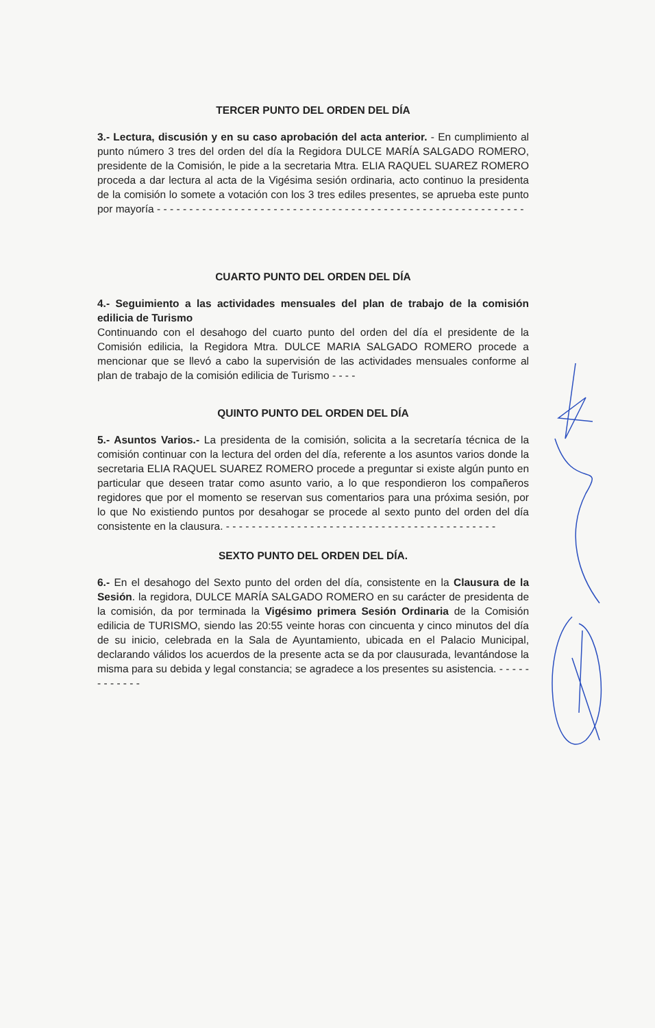TERCER PUNTO DEL ORDEN DEL DÍA
3.- Lectura, discusión y en su caso aprobación del acta anterior. - En cumplimiento al punto número 3 tres del orden del día la Regidora DULCE MARÍA SALGADO ROMERO, presidente de la Comisión, le pide a la secretaria Mtra. ELIA RAQUEL SUAREZ ROMERO proceda a dar lectura al acta de la Vigésima sesión ordinaria, acto continuo la presidenta de la comisión lo somete a votación con los 3 tres ediles presentes, se aprueba este punto por mayoría - - - - - - - - - - - - - - - - - - - - - - - - - - - - - - - - - - - - - - - - - - - - - - - - - - - - - - - - -
CUARTO PUNTO DEL ORDEN DEL DÍA
4.- Seguimiento a las actividades mensuales del plan de trabajo de la comisión edilicia de Turismo
Continuando con el desahogo del cuarto punto del orden del día el presidente de la Comisión edilicia, la Regidora Mtra. DULCE MARIA SALGADO ROMERO procede a mencionar que se llevó a cabo la supervisión de las actividades mensuales conforme al plan de trabajo de la comisión edilicia de Turismo - - - -
QUINTO PUNTO DEL ORDEN DEL DÍA
5.- Asuntos Varios.- La presidenta de la comisión, solicita a la secretaría técnica de la comisión continuar con la lectura del orden del día, referente a los asuntos varios donde la secretaria ELIA RAQUEL SUAREZ ROMERO procede a preguntar si existe algún punto en particular que deseen tratar como asunto vario, a lo que respondieron los compañeros regidores que por el momento se reservan sus comentarios para una próxima sesión, por lo que No existiendo puntos por desahogar se procede al sexto punto del orden del día consistente en la clausura. - - - - - - - - - - - - - - - - - - - - - - - - - - - - - - - - - - - - - - - - - -
SEXTO PUNTO DEL ORDEN DEL DÍA.
6.- En el desahogo del Sexto punto del orden del día, consistente en la Clausura de la Sesión. la regidora, DULCE MARÍA SALGADO ROMERO en su carácter de presidenta de la comisión, da por terminada la Vigésimo primera Sesión Ordinaria de la Comisión edilicia de TURISMO, siendo las 20:55 veinte horas con cincuenta y cinco minutos del día de su inicio, celebrada en la Sala de Ayuntamiento, ubicada en el Palacio Municipal, declarando válidos los acuerdos de la presente acta se da por clausurada, levantándose la misma para su debida y legal constancia; se agradece a los presentes su asistencia. - - - - - - - - - - - -